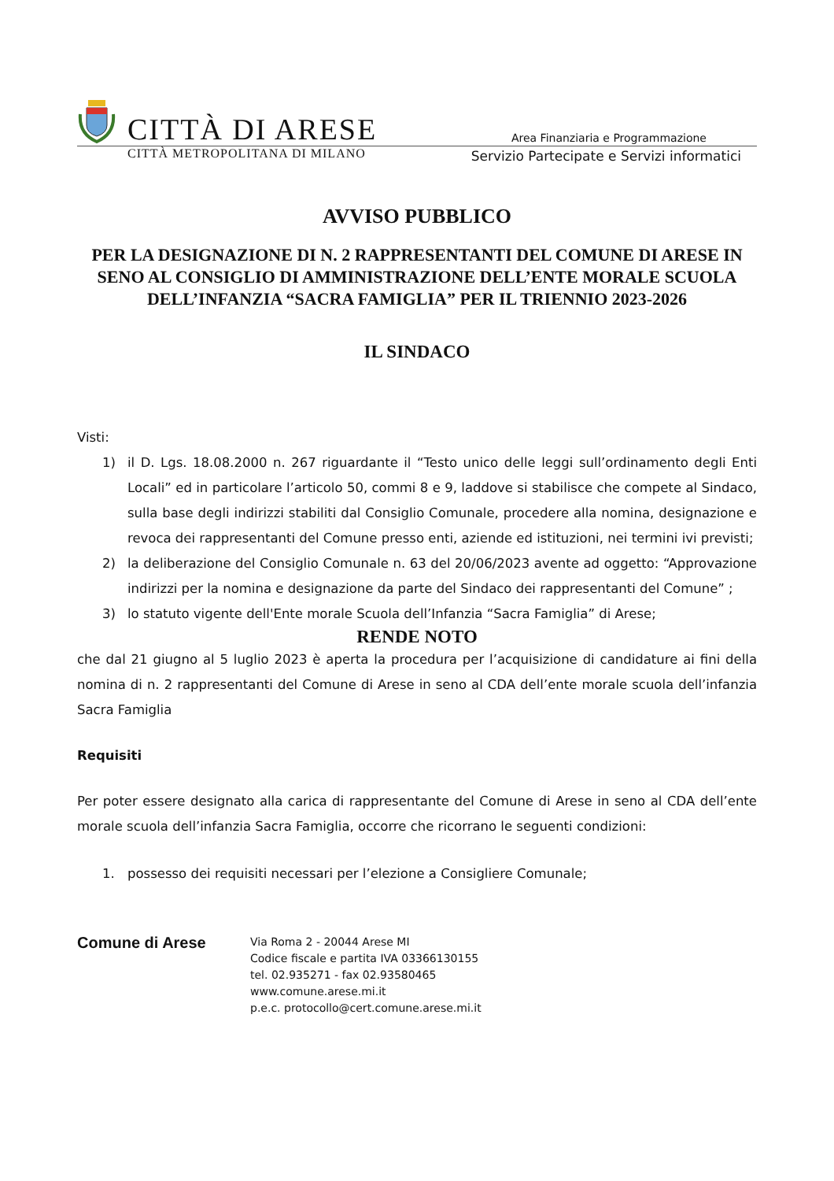CITTÀ DI ARESE
Area Finanziaria e Programmazione
CITTÀ METROPOLITANA DI MILANO Servizio Partecipate e Servizi informatici
AVVISO PUBBLICO
PER LA DESIGNAZIONE DI N. 2 RAPPRESENTANTI DEL COMUNE DI ARESE IN SENO AL CONSIGLIO DI AMMINISTRAZIONE DELL’ENTE MORALE SCUOLA DELL’INFANZIA “SACRA FAMIGLIA” PER IL TRIENNIO 2023-2026
IL SINDACO
Visti:
1) il D. Lgs. 18.08.2000 n. 267 riguardante il “Testo unico delle leggi sull’ordinamento degli Enti Locali” ed in particolare l’articolo 50, commi 8 e 9, laddove si stabilisce che compete al Sindaco, sulla base degli indirizzi stabiliti dal Consiglio Comunale, procedere alla nomina, designazione e revoca dei rappresentanti del Comune presso enti, aziende ed istituzioni, nei termini ivi previsti;
2) la deliberazione del Consiglio Comunale n. 63 del 20/06/2023 avente ad oggetto: “Approvazione indirizzi per la nomina e designazione da parte del Sindaco dei rappresentanti del Comune” ;
3) lo statuto vigente dell'Ente morale Scuola dell’Infanzia “Sacra Famiglia” di Arese;
RENDE NOTO
che dal 21 giugno al 5 luglio 2023 è aperta la procedura per l’acquisizione di candidature ai fini della nomina di n. 2 rappresentanti del Comune di Arese in seno al CDA dell’ente morale scuola dell’infanzia Sacra Famiglia
Requisiti
Per poter essere designato alla carica di rappresentante del Comune di Arese in seno al CDA dell’ente morale scuola dell’infanzia Sacra Famiglia, occorre che ricorrano le seguenti condizioni:
1. possesso dei requisiti necessari per l’elezione a Consigliere Comunale;
Comune di Arese
Via Roma 2 - 20044 Arese MI
Codice fiscale e partita IVA 03366130155
tel. 02.935271 - fax 02.93580465
www.comune.arese.mi.it
p.e.c. protocollo@cert.comune.arese.mi.it